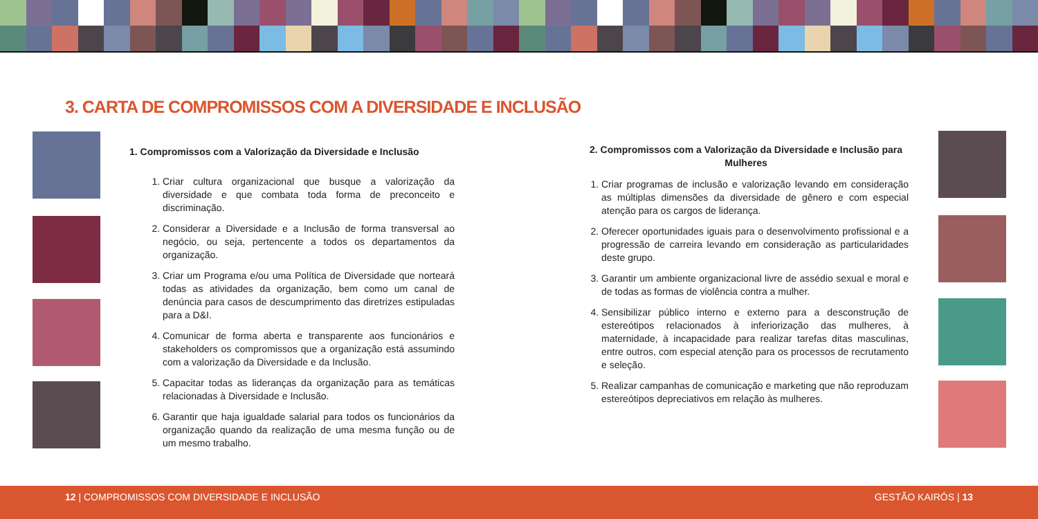3. CARTA DE COMPROMISSOS COM A DIVERSIDADE E INCLUSÃO
1. Compromissos com a Valorização da Diversidade e Inclusão
1. Criar cultura organizacional que busque a valorização da diversidade e que combata toda forma de preconceito e discriminação.
2. Considerar a Diversidade e a Inclusão de forma transversal ao negócio, ou seja, pertencente a todos os departamentos da organização.
3. Criar um Programa e/ou uma Política de Diversidade que norteará todas as atividades da organização, bem como um canal de denúncia para casos de descumprimento das diretrizes estipuladas para a D&I.
4. Comunicar de forma aberta e transparente aos funcionários e stakeholders os compromissos que a organização está assumindo com a valorização da Diversidade e da Inclusão.
5. Capacitar todas as lideranças da organização para as temáticas relacionadas à Diversidade e Inclusão.
6. Garantir que haja igualdade salarial para todos os funcionários da organização quando da realização de uma mesma função ou de um mesmo trabalho.
2. Compromissos com a Valorização da Diversidade e Inclusão para Mulheres
1. Criar programas de inclusão e valorização levando em consideração as múltiplas dimensões da diversidade de gênero e com especial atenção para os cargos de liderança.
2. Oferecer oportunidades iguais para o desenvolvimento profissional e a progressão de carreira levando em consideração as particularidades deste grupo.
3. Garantir um ambiente organizacional livre de assédio sexual e moral e de todas as formas de violência contra a mulher.
4. Sensibilizar público interno e externo para a desconstrução de estereótipos relacionados à inferiorização das mulheres, à maternidade, à incapacidade para realizar tarefas ditas masculinas, entre outros, com especial atenção para os processos de recrutamento e seleção.
5. Realizar campanhas de comunicação e marketing que não reproduzam estereótipos depreciativos em relação às mulheres.
12 | COMPROMISSOS COM DIVERSIDADE E INCLUSÃO GESTÃO KAIRÓS | 13